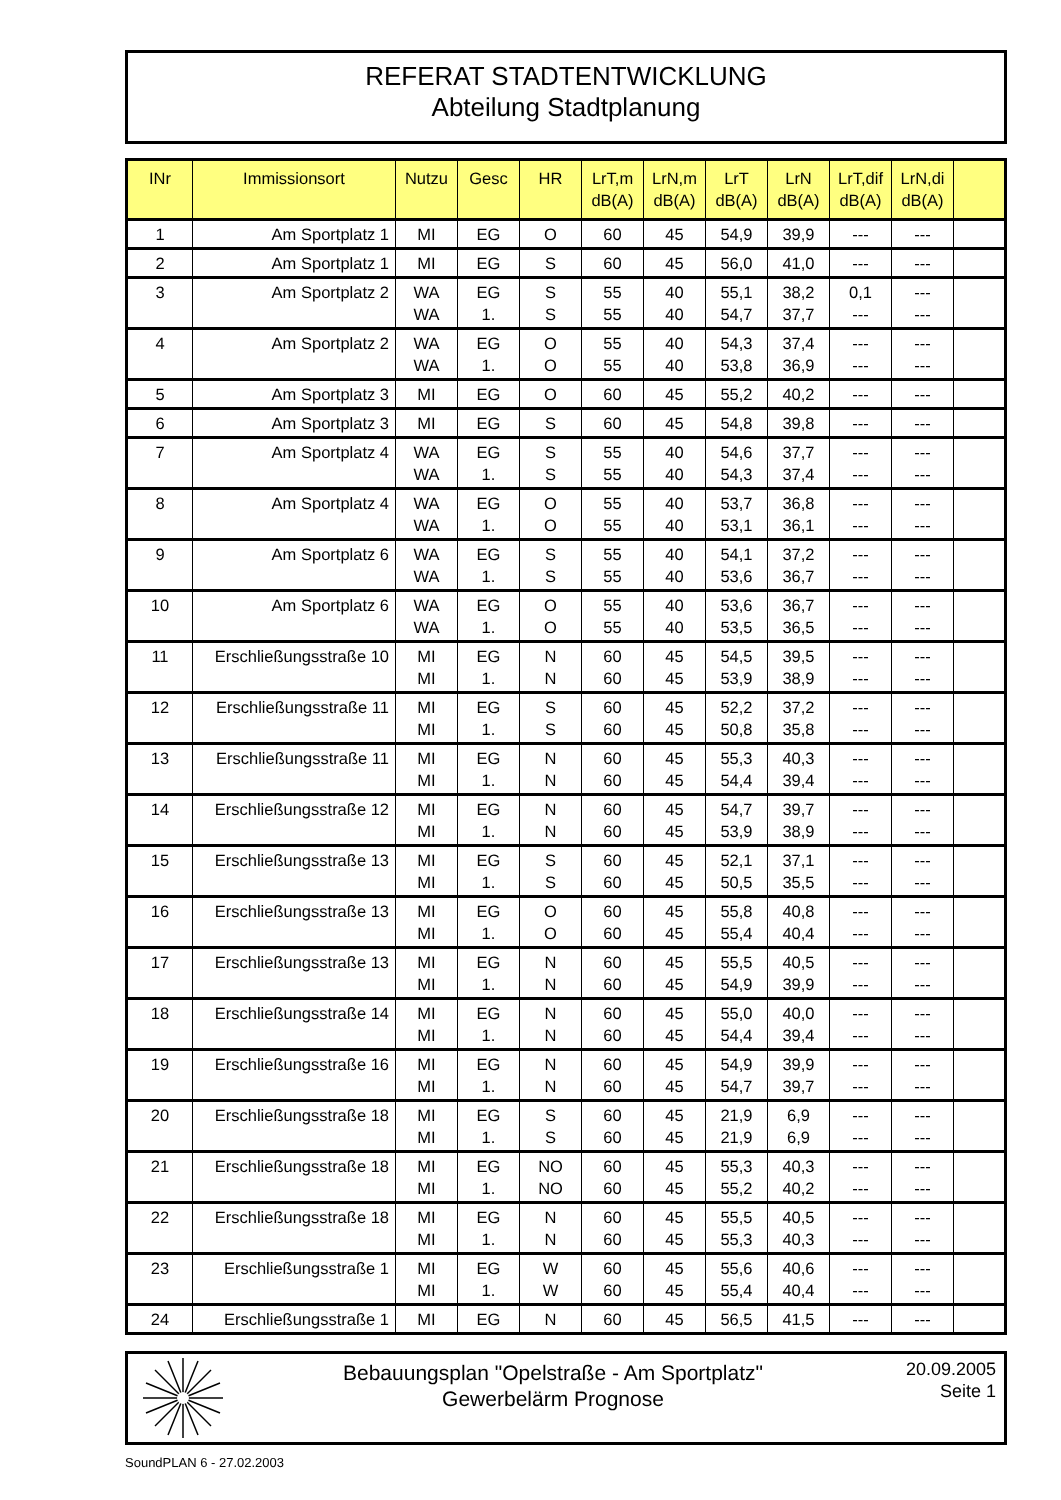REFERAT STADTENTWICKLUNG
Abteilung Stadtplanung
| INr | Immissionsort | Nutzu | Gesc | HR | LrT,m dB(A) | LrN,m dB(A) | LrT dB(A) | LrN dB(A) | LrT,dif dB(A) | LrN,di dB(A) | |
| --- | --- | --- | --- | --- | --- | --- | --- | --- | --- | --- | --- |
| 1 | Am Sportplatz 1 | MI | EG | O | 60 | 45 | 54,9 | 39,9 | --- | --- | |
| 2 | Am Sportplatz 1 | MI | EG | S | 60 | 45 | 56,0 | 41,0 | --- | --- | |
| 3 | Am Sportplatz 2 | WA WA | EG 1. | S S | 55 55 | 40 40 | 55,1 54,7 | 38,2 37,7 | 0,1 --- | --- --- | |
| 4 | Am Sportplatz 2 | WA WA | EG 1. | O O | 55 55 | 40 40 | 54,3 53,8 | 37,4 36,9 | --- --- | --- --- | |
| 5 | Am Sportplatz 3 | MI | EG | O | 60 | 45 | 55,2 | 40,2 | --- | --- | |
| 6 | Am Sportplatz 3 | MI | EG | S | 60 | 45 | 54,8 | 39,8 | --- | --- | |
| 7 | Am Sportplatz 4 | WA WA | EG 1. | S S | 55 55 | 40 40 | 54,6 54,3 | 37,7 37,4 | --- --- | --- --- | |
| 8 | Am Sportplatz 4 | WA WA | EG 1. | O O | 55 55 | 40 40 | 53,7 53,1 | 36,8 36,1 | --- --- | --- --- | |
| 9 | Am Sportplatz 6 | WA WA | EG 1. | S S | 55 55 | 40 40 | 54,1 53,6 | 37,2 36,7 | --- --- | --- --- | |
| 10 | Am Sportplatz 6 | WA WA | EG 1. | O O | 55 55 | 40 40 | 53,6 53,5 | 36,7 36,5 | --- --- | --- --- | |
| 11 | Erschließungsstraße 10 | MI MI | EG 1. | N N | 60 60 | 45 45 | 54,5 53,9 | 39,5 38,9 | --- --- | --- --- | |
| 12 | Erschließungsstraße 11 | MI MI | EG 1. | S S | 60 60 | 45 45 | 52,2 50,8 | 37,2 35,8 | --- --- | --- --- | |
| 13 | Erschließungsstraße 11 | MI MI | EG 1. | N N | 60 60 | 45 45 | 55,3 54,4 | 40,3 39,4 | --- --- | --- --- | |
| 14 | Erschließungsstraße 12 | MI MI | EG 1. | N N | 60 60 | 45 45 | 54,7 53,9 | 39,7 38,9 | --- --- | --- --- | |
| 15 | Erschließungsstraße 13 | MI MI | EG 1. | S S | 60 60 | 45 45 | 52,1 50,5 | 37,1 35,5 | --- --- | --- --- | |
| 16 | Erschließungsstraße 13 | MI MI | EG 1. | O O | 60 60 | 45 45 | 55,8 55,4 | 40,8 40,4 | --- --- | --- --- | |
| 17 | Erschließungsstraße 13 | MI MI | EG 1. | N N | 60 60 | 45 45 | 55,5 54,9 | 40,5 39,9 | --- --- | --- --- | |
| 18 | Erschließungsstraße 14 | MI MI | EG 1. | N N | 60 60 | 45 45 | 55,0 54,4 | 40,0 39,4 | --- --- | --- --- | |
| 19 | Erschließungsstraße 16 | MI MI | EG 1. | N N | 60 60 | 45 45 | 54,9 54,7 | 39,9 39,7 | --- --- | --- --- | |
| 20 | Erschließungsstraße 18 | MI MI | EG 1. | S S | 60 60 | 45 45 | 21,9 21,9 | 6,9 6,9 | --- --- | --- --- | |
| 21 | Erschließungsstraße 18 | MI MI | EG 1. | NO NO | 60 60 | 45 45 | 55,3 55,2 | 40,3 40,2 | --- --- | --- --- | |
| 22 | Erschließungsstraße 18 | MI MI | EG 1. | N N | 60 60 | 45 45 | 55,5 55,3 | 40,5 40,3 | --- --- | --- --- | |
| 23 | Erschließungsstraße 1 | MI MI | EG 1. | W W | 60 60 | 45 45 | 55,6 55,4 | 40,6 40,4 | --- --- | --- --- | |
| 24 | Erschließungsstraße 1 | MI | EG | N | 60 | 45 | 56,5 | 41,5 | --- | --- | |
Bebauungsplan "Opelstraße - Am Sportplatz"
Gewerbelärm Prognose
20.09.2005
Seite 1
SoundPLAN 6 - 27.02.2003